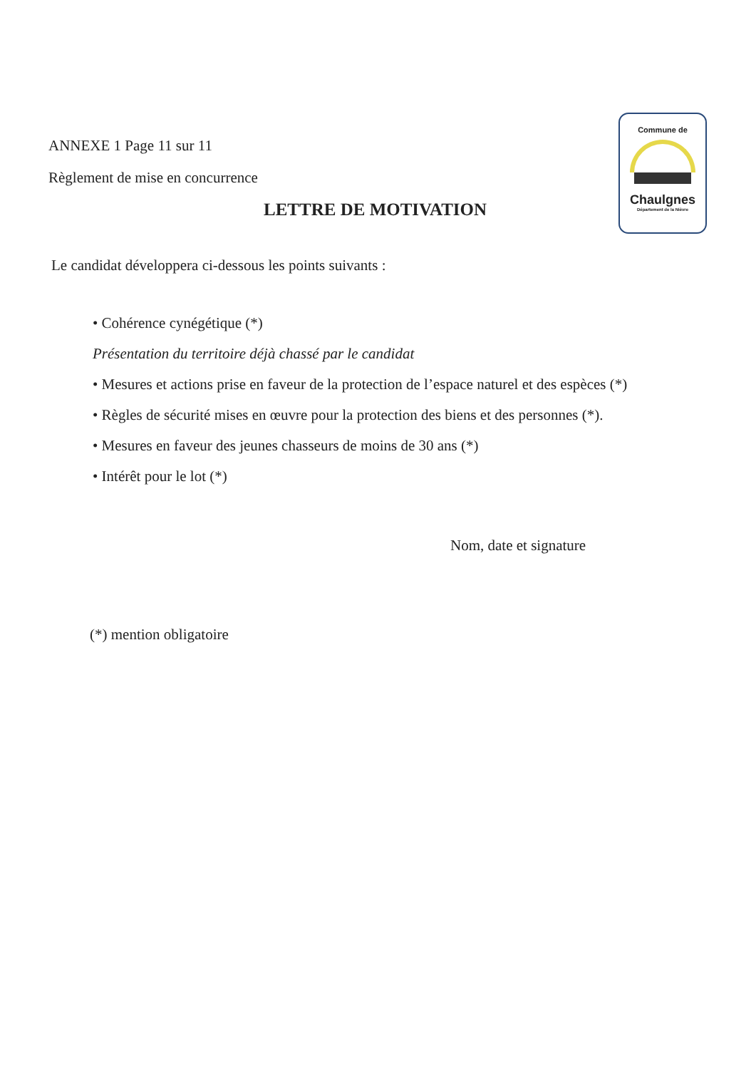Commune de
Chaulgnes
Département de la Nièvre
ANNEXE 1 Page 11 sur 11
Règlement de mise en concurrence
LETTRE DE MOTIVATION
Le candidat développera ci-dessous les points suivants :
• Cohérence cynégétique (*)
Présentation du territoire déjà chassé par le candidat
• Mesures et actions prise en faveur de la protection de l’espace naturel et des espèces (*)
• Règles de sécurité mises en œuvre pour la protection des biens et des personnes (*).
• Mesures en faveur des jeunes chasseurs de moins de 30 ans (*)
• Intérêt pour le lot (*)
Nom, date et signature
(*) mention obligatoire